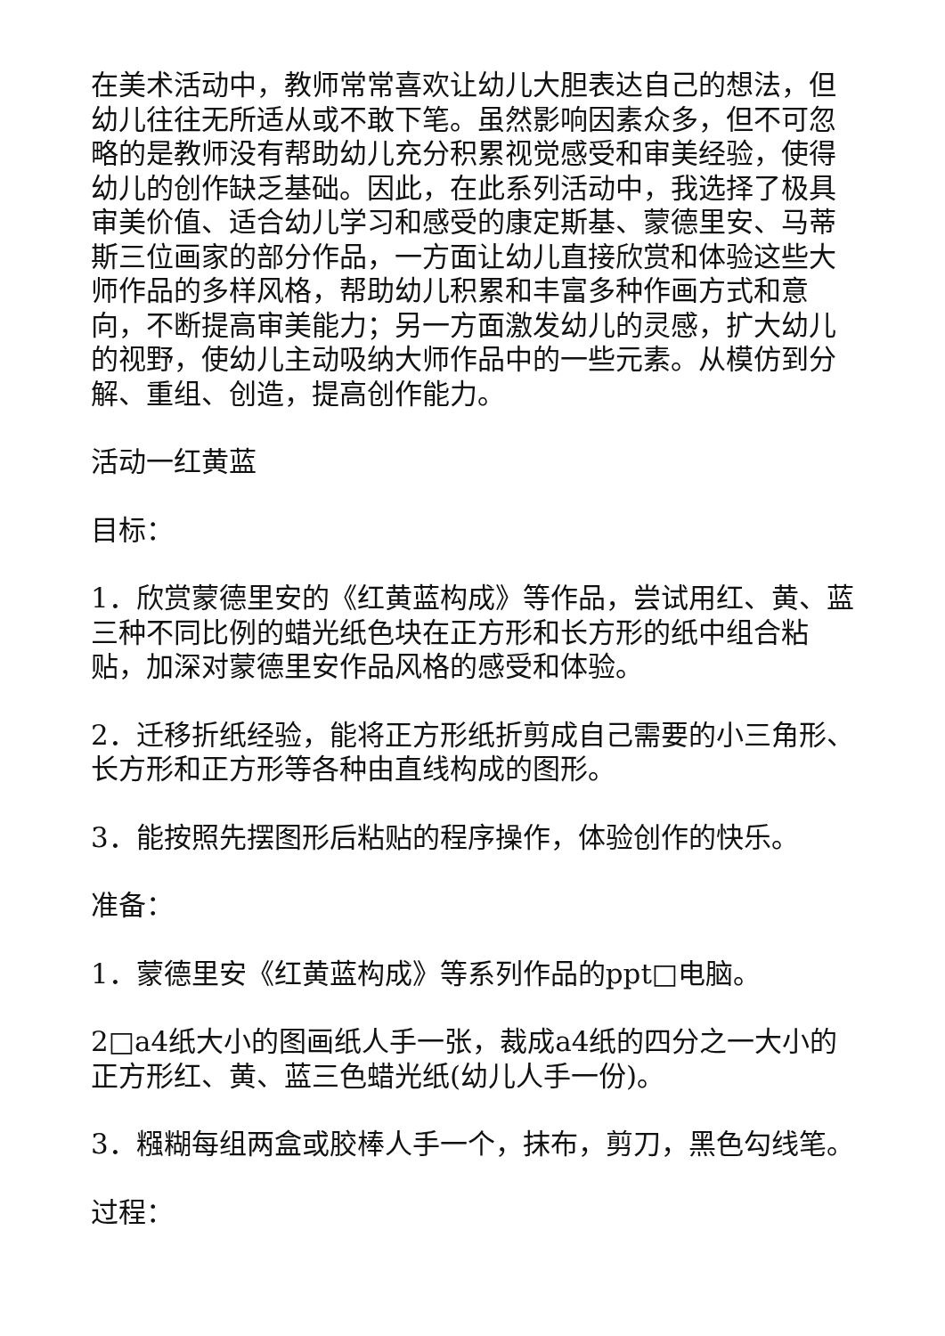在美术活动中，教师常常喜欢让幼儿大胆表达自己的想法，但幼儿往往无所适从或不敢下笔。虽然影响因素众多，但不可忽略的是教师没有帮助幼儿充分积累视觉感受和审美经验，使得幼儿的创作缺乏基础。因此，在此系列活动中，我选择了极具审美价值、适合幼儿学习和感受的康定斯基、蒙德里安、马蒂斯三位画家的部分作品，一方面让幼儿直接欣赏和体验这些大师作品的多样风格，帮助幼儿积累和丰富多种作画方式和意向，不断提高审美能力；另一方面激发幼儿的灵感，扩大幼儿的视野，使幼儿主动吸纳大师作品中的一些元素。从模仿到分解、重组、创造，提高创作能力。
活动一红黄蓝
目标：
1．欣赏蒙德里安的《红黄蓝构成》等作品，尝试用红、黄、蓝三种不同比例的蜡光纸色块在正方形和长方形的纸中组合粘贴，加深对蒙德里安作品风格的感受和体验。
2．迁移折纸经验，能将正方形纸折剪成自己需要的小三角形、长方形和正方形等各种由直线构成的图形。
3．能按照先摆图形后粘贴的程序操作，体验创作的快乐。
准备：
1．蒙德里安《红黄蓝构成》等系列作品的ppt□电脑。
2□a4纸大小的图画纸人手一张，裁成a4纸的四分之一大小的正方形红、黄、蓝三色蜡光纸(幼儿人手一份)。
3．糨糊每组两盒或胶棒人手一个，抹布，剪刀，黑色勾线笔。
过程：